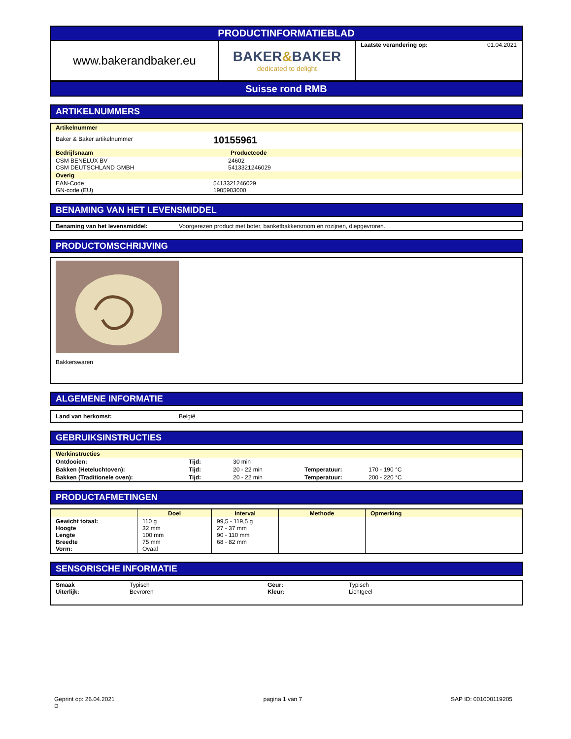PRODUCTINFORMATIEBLAD
| www.bakerandbaker.eu | BAKER & BAKER dedicated to delight | Laatste verandering op: 01.04.2021 |
Suisse rond RMB
ARTIKELNUMMERS
| Artikelnummer | |
| Baker & Baker artikelnummer | 10155961 |
| Bedrijfsnaam | Productcode |
| CSM BENELUX BV CSM DEUTSCHLAND GMBH | 24602 5413321246029 |
| Overig | |
| EAN-Code GN-code (EU) | 5413321246029 1905903000 |
BENAMING VAN HET LEVENSMIDDEL
| Benaming van het levensmiddel: | Voorgerezen product met boter, banketbakkersroom en rozijnen, diepgevroren. |
PRODUCTOMSCHRIJVING
Bakkerswaren
ALGEMENE INFORMATIE
| Land van herkomst: | België |
GEBRUIKSINSTRUCTIES
| Werkinstructies | | | | |
| Ontdooien: | Tijd: | 30 min | | |
| Bakken (Heteluchtoven): | Tijd: | 20 - 22 min | Temperatuur: | 170 - 190 °C |
| Bakken (Traditionele oven): | Tijd: | 20 - 22 min | Temperatuur: | 200 - 220 °C |
PRODUCTAFMETINGEN
| | Doel | Interval | Methode | Opmerking |
| --- | --- | --- | --- | --- |
| Gewicht totaal: Hoogte Lengte Breedte Vorm: | 110 g 32 mm 100 mm 75 mm Ovaal | 99,5 - 119,5 g 27 - 37 mm 90 - 110 mm 68 - 82 mm | | |
SENSORISCHE INFORMATIE
| Smaak Uiterlijk: | Typisch Bevroren | Geur: Kleur: | Typisch Lichtgeel |
Geprint op: 26.04.2021
D
pagina 1 van 7 SAP ID: 001000119205